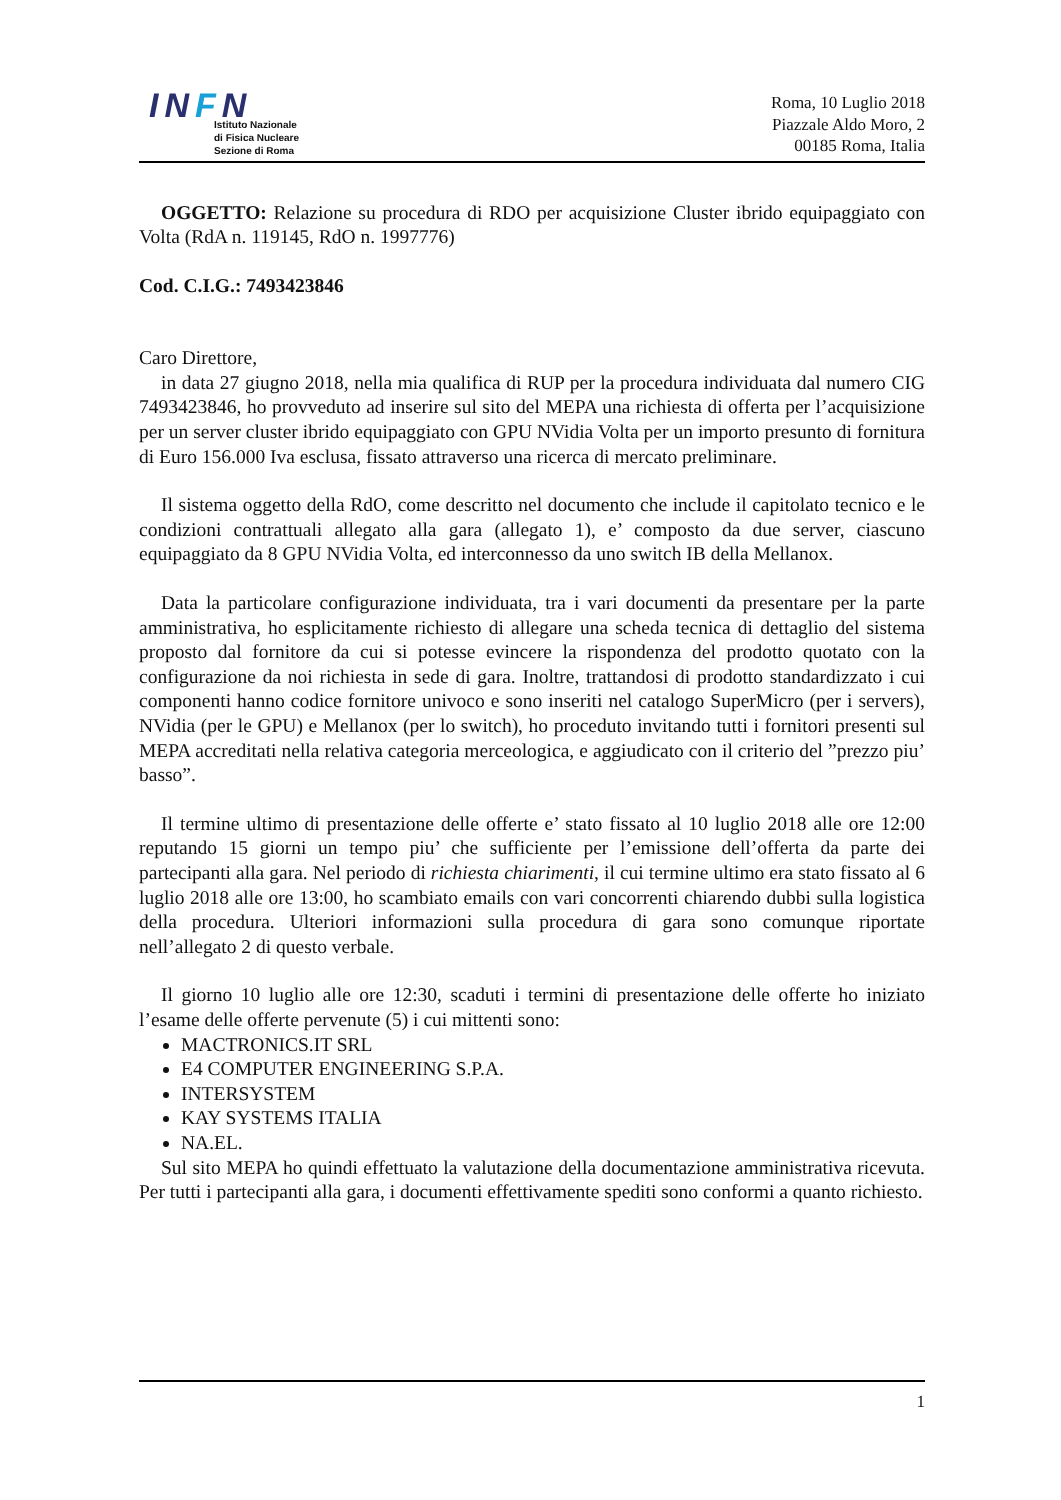INFN
Istituto Nazionale
di Fisica Nucleare
Sezione di Roma
Roma, 10 Luglio 2018
Piazzale Aldo Moro, 2
00185 Roma, Italia
OGGETTO: Relazione su procedura di RDO per acquisizione Cluster ibrido equipaggiato con Volta (RdA n. 119145, RdO n. 1997776)
Cod. C.I.G.: 7493423846
Caro Direttore,
in data 27 giugno 2018, nella mia qualifica di RUP per la procedura individuata dal numero CIG 7493423846, ho provveduto ad inserire sul sito del MEPA una richiesta di offerta per l’acquisizione per un server cluster ibrido equipaggiato con GPU NVidia Volta per un importo presunto di fornitura di Euro 156.000 Iva esclusa, fissato attraverso una ricerca di mercato preliminare.
Il sistema oggetto della RdO, come descritto nel documento che include il capitolato tecnico e le condizioni contrattuali allegato alla gara (allegato 1), e’ composto da due server, ciascuno equipaggiato da 8 GPU NVidia Volta, ed interconnesso da uno switch IB della Mellanox.
Data la particolare configurazione individuata, tra i vari documenti da presentare per la parte amministrativa, ho esplicitamente richiesto di allegare una scheda tecnica di dettaglio del sistema proposto dal fornitore da cui si potesse evincere la rispondenza del prodotto quotato con la configurazione da noi richiesta in sede di gara. Inoltre, trattandosi di prodotto standardizzato i cui componenti hanno codice fornitore univoco e sono inseriti nel catalogo SuperMicro (per i servers), NVidia (per le GPU) e Mellanox (per lo switch), ho proceduto invitando tutti i fornitori presenti sul MEPA accreditati nella relativa categoria merceologica, e aggiudicato con il criterio del ”prezzo piu’ basso”.
Il termine ultimo di presentazione delle offerte e’ stato fissato al 10 luglio 2018 alle ore 12:00 reputando 15 giorni un tempo piu’ che sufficiente per l’emissione dell’offerta da parte dei partecipanti alla gara. Nel periodo di richiesta chiarimenti, il cui termine ultimo era stato fissato al 6 luglio 2018 alle ore 13:00, ho scambiato emails con vari concorrenti chiarendo dubbi sulla logistica della procedura. Ulteriori informazioni sulla procedura di gara sono comunque riportate nell’allegato 2 di questo verbale.
Il giorno 10 luglio alle ore 12:30, scaduti i termini di presentazione delle offerte ho iniziato l’esame delle offerte pervenute (5) i cui mittenti sono:
MACTRONICS.IT SRL
E4 COMPUTER ENGINEERING S.P.A.
INTERSYSTEM
KAY SYSTEMS ITALIA
NA.EL.
Sul sito MEPA ho quindi effettuato la valutazione della documentazione amministrativa ricevuta. Per tutti i partecipanti alla gara, i documenti effettivamente spediti sono conformi a quanto richiesto.
1